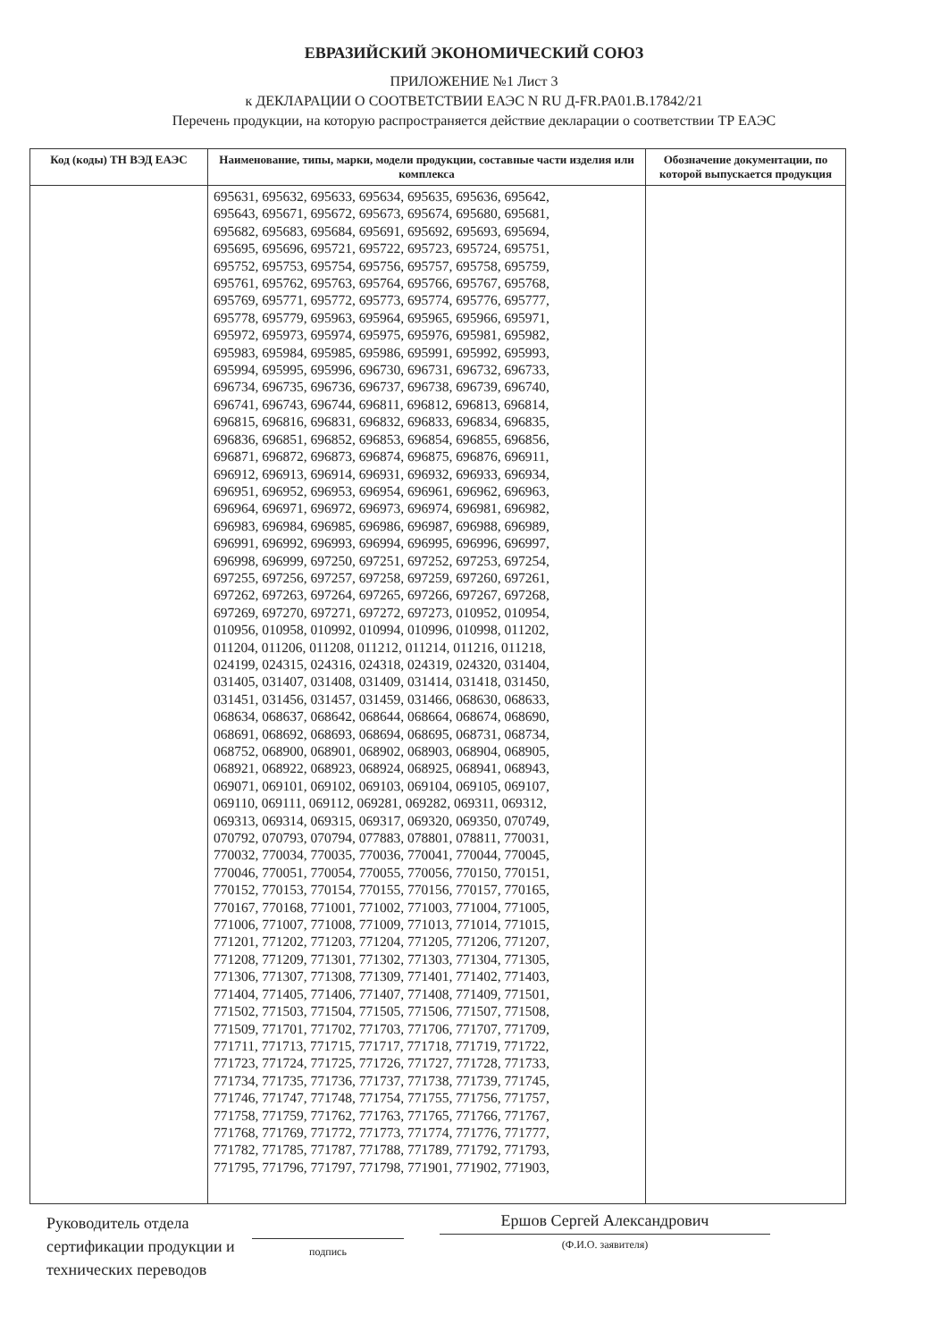ЕВРАЗИЙСКИЙ ЭКОНОМИЧЕСКИЙ СОЮЗ
ПРИЛОЖЕНИЕ №1 Лист 3
к ДЕКЛАРАЦИИ О СООТВЕТСТВИИ ЕАЭС N RU Д-FR.PA01.B.17842/21
Перечень продукции, на которую распространяется действие декларации о соответствии ТР ЕАЭС
| Код (коды) ТН ВЭД ЕАЭС | Наименование, типы, марки, модели продукции, составные части изделия или комплекса | Обозначение документации, по которой выпускается продукция |
| --- | --- | --- |
| | 695631, 695632, 695633, 695634, 695635, 695636, 695642, 695643, 695671, 695672, 695673, 695674, 695680, 695681, 695682, 695683, 695684, 695691, 695692, 695693, 695694, 695695, 695696, 695721, 695722, 695723, 695724, 695751, 695752, 695753, 695754, 695756, 695757, 695758, 695759, 695761, 695762, 695763, 695764, 695766, 695767, 695768, 695769, 695771, 695772, 695773, 695774, 695776, 695777, 695778, 695779, 695963, 695964, 695965, 695966, 695971, 695972, 695973, 695974, 695975, 695976, 695981, 695982, 695983, 695984, 695985, 695986, 695991, 695992, 695993, 695994, 695995, 695996, 696730, 696731, 696732, 696733, 696734, 696735, 696736, 696737, 696738, 696739, 696740, 696741, 696743, 696744, 696811, 696812, 696813, 696814, 696815, 696816, 696831, 696832, 696833, 696834, 696835, 696836, 696851, 696852, 696853, 696854, 696855, 696856, 696871, 696872, 696873, 696874, 696875, 696876, 696911, 696912, 696913, 696914, 696931, 696932, 696933, 696934, 696951, 696952, 696953, 696954, 696961, 696962, 696963, 696964, 696971, 696972, 696973, 696974, 696981, 696982, 696983, 696984, 696985, 696986, 696987, 696988, 696989, 696991, 696992, 696993, 696994, 696995, 696996, 696997, 696998, 696999, 697250, 697251, 697252, 697253, 697254, 697255, 697256, 697257, 697258, 697259, 697260, 697261, 697262, 697263, 697264, 697265, 697266, 697267, 697268, 697269, 697270, 697271, 697272, 697273, 010952, 010954, 010956, 010958, 010992, 010994, 010996, 010998, 011202, 011204, 011206, 011208, 011212, 011214, 011216, 011218, 024199, 024315, 024316, 024318, 024319, 024320, 031404, 031405, 031407, 031408, 031409, 031414, 031418, 031450, 031451, 031456, 031457, 031459, 031466, 068630, 068633, 068634, 068637, 068642, 068644, 068664, 068674, 068690, 068691, 068692, 068693, 068694, 068695, 068731, 068734, 068752, 068900, 068901, 068902, 068903, 068904, 068905, 068921, 068922, 068923, 068924, 068925, 068941, 068943, 069071, 069101, 069102, 069103, 069104, 069105, 069107, 069110, 069111, 069112, 069281, 069282, 069311, 069312, 069313, 069314, 069315, 069317, 069320, 069350, 070749, 070792, 070793, 070794, 077883, 078801, 078811, 770031, 770032, 770034, 770035, 770036, 770041, 770044, 770045, 770046, 770051, 770054, 770055, 770056, 770150, 770151, 770152, 770153, 770154, 770155, 770156, 770157, 770165, 770167, 770168, 771001, 771002, 771003, 771004, 771005, 771006, 771007, 771008, 771009, 771013, 771014, 771015, 771201, 771202, 771203, 771204, 771205, 771206, 771207, 771208, 771209, 771301, 771302, 771303, 771304, 771305, 771306, 771307, 771308, 771309, 771401, 771402, 771403, 771404, 771405, 771406, 771407, 771408, 771409, 771501, 771502, 771503, 771504, 771505, 771506, 771507, 771508, 771509, 771701, 771702, 771703, 771706, 771707, 771709, 771711, 771713, 771715, 771717, 771718, 771719, 771722, 771723, 771724, 771725, 771726, 771727, 771728, 771733, 771734, 771735, 771736, 771737, 771738, 771739, 771745, 771746, 771747, 771748, 771754, 771755, 771756, 771757, 771758, 771759, 771762, 771763, 771765, 771766, 771767, 771768, 771769, 771772, 771773, 771774, 771776, 771777, 771782, 771785, 771787, 771788, 771789, 771792, 771793, 771795, 771796, 771797, 771798, 771901, 771902, 771903, | |
Руководитель отдела сертификации продукции и технических переводов
подпись
Ершов Сергей Александрович
(Ф.И.О. заявителя)